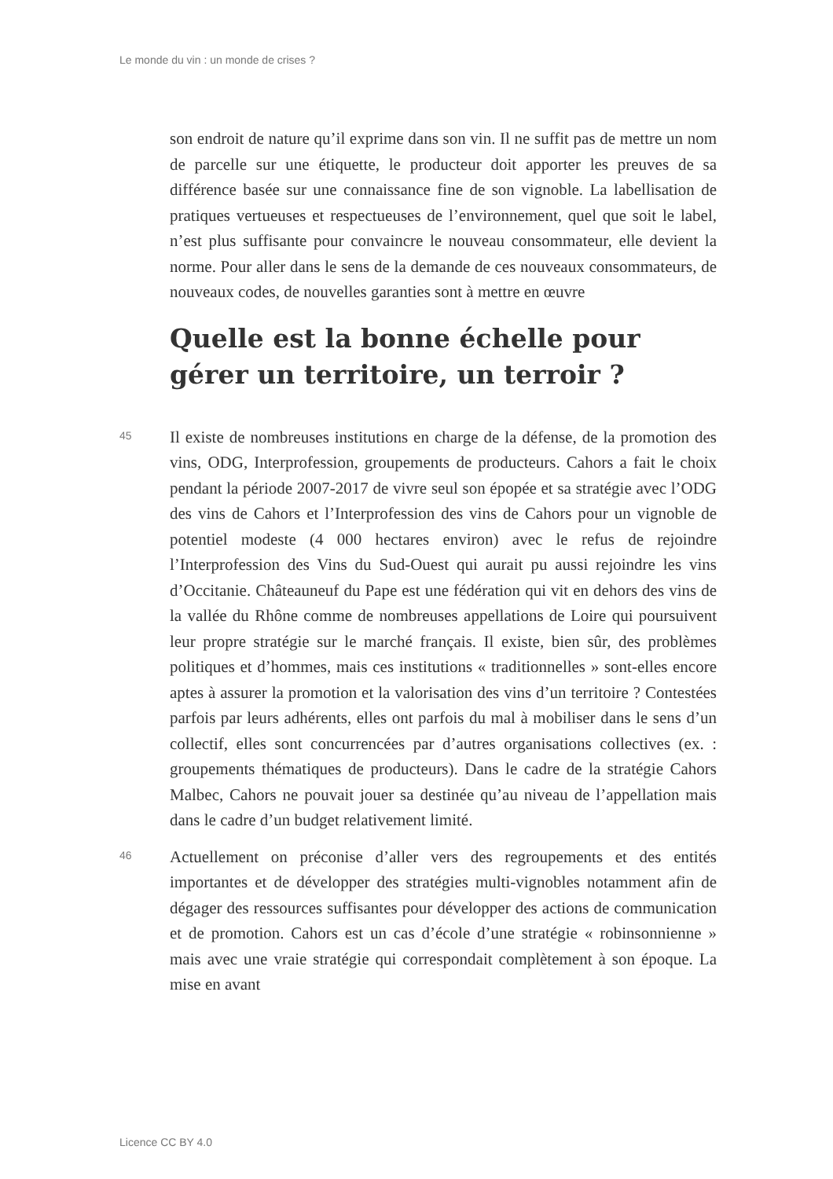Le monde du vin : un monde de crises ?
son endroit de nature qu’il exprime dans son vin. Il ne suffit pas de mettre un nom de parcelle sur une étiquette, le producteur doit apporter les preuves de sa différence basée sur une connaissance fine de son vignoble. La labellisation de pratiques vertueuses et respectueuses de l’environnement, quel que soit le label, n’est plus suffisante pour convaincre le nouveau consommateur, elle devient la norme. Pour aller dans le sens de la demande de ces nouveaux consommateurs, de nouveaux codes, de nouvelles garanties sont à mettre en œuvre
Quelle est la bonne échelle pour gérer un territoire, un terroir ?
45
Il existe de nombreuses institutions en charge de la défense, de la promotion des vins, ODG, Interprofession, groupements de producteurs. Cahors a fait le choix pendant la période 2007-2017 de vivre seul son épopée et sa stratégie avec l’ODG des vins de Cahors et l’Interprofession des vins de Cahors pour un vignoble de potentiel modeste (4 000 hectares environ) avec le refus de rejoindre l’Interprofession des Vins du Sud-Ouest qui aurait pu aussi rejoindre les vins d’Occitanie. Châteauneuf du Pape est une fédération qui vit en dehors des vins de la vallée du Rhône comme de nombreuses appellations de Loire qui poursuivent leur propre stratégie sur le marché français. Il existe, bien sûr, des problèmes politiques et d’hommes, mais ces institutions « traditionnelles » sont-elles encore aptes à assurer la promotion et la valorisation des vins d’un territoire ? Contestées parfois par leurs adhérents, elles ont parfois du mal à mobiliser dans le sens d’un collectif, elles sont concurrencées par d’autres organisations collectives (ex. : groupements thématiques de producteurs). Dans le cadre de la stratégie Cahors Malbec, Cahors ne pouvait jouer sa destinée qu’au niveau de l’appellation mais dans le cadre d’un budget relativement limité.
46
Actuellement on préconise d’aller vers des regroupements et des entités importantes et de développer des stratégies multi-vignobles notamment afin de dégager des ressources suffisantes pour développer des actions de communication et de promotion. Cahors est un cas d’école d’une stratégie « robinsonnienne » mais avec une vraie stratégie qui correspondait complètement à son époque. La mise en avant
Licence CC BY 4.0